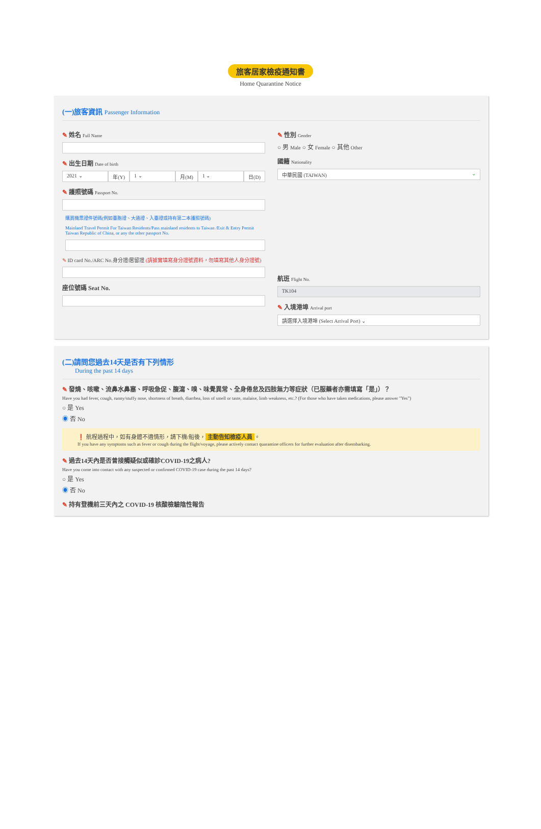旅客居家檢疫通知書
Home Quarantine Notice
(一)旅客資訊 Passenger Information
✎ 姓名 Full Name
✎ 出生日期 Date of birth
2021 ⌄ 年(Y) 1 ⌄ 月(M) 1 ⌄ 日(D)
✎ 護照號碼 Passport No.
購買機票證件號碼(例如臺胞證、大通證、入臺證或持有第二本護照號碼)
Mainland Travel Permit For Taiwan Residents/Pass mainland residents to Taiwan /Exit & Entry Permit Taiwan Republic of China, or any the other passport No.
✎ ID card No./ARC No.身分證/居留證 (請據實填寫身分證號資料，勿填寫其他人身分證號)
座位號碼 Seat No.
✎ 性別 Gender
○ 男 Male ○ 女 Female ○ 其他 Other
國籍 Nationality
中華民國 (TAIWAN) ⌄
航班 Flight No.
TK104
✎ 入境港埠 Arrival port
請選擇入境港埠 (Select Arrival Port) ⌄
(二)請問您過去14天是否有下列情形
During the past 14 days
✎ 發燒、咳嗽、流鼻水鼻塞、呼吸急促、腹瀉、嗅、味覺異常、全身倦怠及四肢無力等症狀（已服藥者亦需填寫「是」）？
Have you had fever, cough, runny/stuffy nose, shortness of breath, diarrhea, loss of smell or taste, malaise, limb weakness, etc.? (For those who have taken medications, please answer "Yes")
○ 是 Yes
◉ 否 No
❗ 航程過程中，如有身體不適情形，請下機/船後， 主動告知檢疫人員 。
If you have any symptoms such as fever or cough during the flight/voyage, please actively contact quarantine officers for further evaluation after disembarking.
✎ 過去14天內是否曾接觸疑似或確診COVID-19之病人?
Have you come into contact with any suspected or confirmed COVID-19 case during the past 14 days?
○ 是 Yes
◉ 否 No
✎ 持有登機前三天內之 COVID-19 核酸檢驗陰性報告